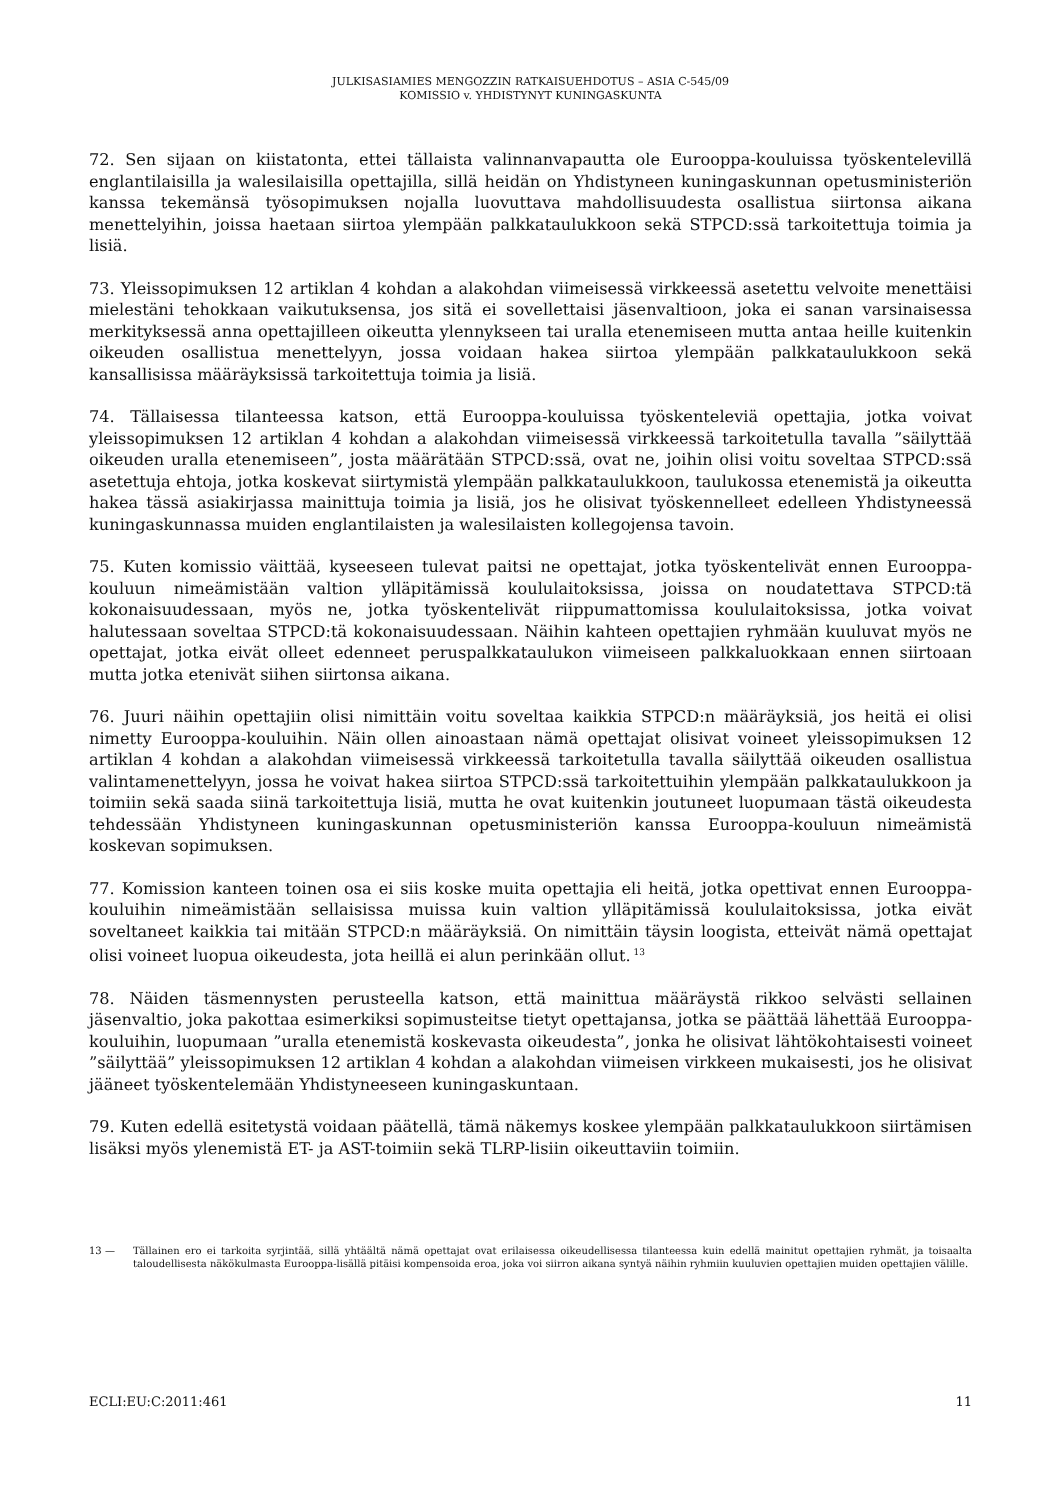JULKISASIAMIES MENGOZZIN RATKAISUEHDOTUS – ASIA C-545/09
KOMISSIO v. YHDISTYNYT KUNINGASKUNTA
72. Sen sijaan on kiistatonta, ettei tällaista valinnanvapautta ole Eurooppa-kouluissa työskentelevillä englantilaisilla ja walesilaisilla opettajilla, sillä heidän on Yhdistyneen kuningaskunnan opetusministeriön kanssa tekemänsä työsopimuksen nojalla luovuttava mahdollisuudesta osallistua siirtonsa aikana menettelyihin, joissa haetaan siirtoa ylempään palkkataulukkoon sekä STPCD:ssä tarkoitettuja toimia ja lisiä.
73. Yleissopimuksen 12 artiklan 4 kohdan a alakohdan viimeisessä virkkeessä asetettu velvoite menettäisi mielestäni tehokkaan vaikutuksensa, jos sitä ei sovellettaisi jäsenvaltioon, joka ei sanan varsinaisessa merkityksessä anna opettajilleen oikeutta ylennykseen tai uralla etenemiseen mutta antaa heille kuitenkin oikeuden osallistua menettelyyn, jossa voidaan hakea siirtoa ylempään palkkataulukkoon sekä kansallisissa määräyksissä tarkoitettuja toimia ja lisiä.
74. Tällaisessa tilanteessa katson, että Eurooppa-kouluissa työskenteleviä opettajia, jotka voivat yleissopimuksen 12 artiklan 4 kohdan a alakohdan viimeisessä virkkeessä tarkoitetulla tavalla ”säilyttää oikeuden uralla etenemiseen”, josta määrätään STPCD:ssä, ovat ne, joihin olisi voitu soveltaa STPCD:ssä asetettuja ehtoja, jotka koskevat siirtymistä ylempään palkkataulukkoon, taulukossa etenemistä ja oikeutta hakea tässä asiakirjassa mainittuja toimia ja lisiä, jos he olisivat työskennelleet edelleen Yhdistyneessä kuningaskunnassa muiden englantilaisten ja walesilaisten kollegojensa tavoin.
75. Kuten komissio väittää, kyseeseen tulevat paitsi ne opettajat, jotka työskentelivät ennen Eurooppa-kouluun nimeämistään valtion ylläpitämissä koululaitoksissa, joissa on noudatettava STPCD:tä kokonaisuudessaan, myös ne, jotka työskentelivät riippumattomissa koululaitoksissa, jotka voivat halutessaan soveltaa STPCD:tä kokonaisuudessaan. Näihin kahteen opettajien ryhmään kuuluvat myös ne opettajat, jotka eivät olleet edenneet peruspalkkataulukon viimeiseen palkkaluokkaan ennen siirtoaan mutta jotka etenivät siihen siirtonsa aikana.
76. Juuri näihin opettajiin olisi nimittäin voitu soveltaa kaikkia STPCD:n määräyksiä, jos heitä ei olisi nimetty Eurooppa-kouluihin. Näin ollen ainoastaan nämä opettajat olisivat voineet yleissopimuksen 12 artiklan 4 kohdan a alakohdan viimeisessä virkkeessä tarkoitetulla tavalla säilyttää oikeuden osallistua valintamenettelyyn, jossa he voivat hakea siirtoa STPCD:ssä tarkoitettuihin ylempään palkkataulukkoon ja toimiin sekä saada siinä tarkoitettuja lisiä, mutta he ovat kuitenkin joutuneet luopumaan tästä oikeudesta tehdessään Yhdistyneen kuningaskunnan opetusministeriön kanssa Eurooppa-kouluun nimeämistä koskevan sopimuksen.
77. Komission kanteen toinen osa ei siis koske muita opettajia eli heitä, jotka opettivat ennen Eurooppa-kouluihin nimeämistään sellaisissa muissa kuin valtion ylläpitämissä koululaitoksissa, jotka eivät soveltaneet kaikkia tai mitään STPCD:n määräyksiä. On nimittäin täysin loogista, etteivät nämä opettajat olisi voineet luopua oikeudesta, jota heillä ei alun perinkään ollut.<sup>13</sup>
78. Näiden täsmennysten perusteella katson, että mainittua määräystä rikkoo selvästi sellainen jäsenvaltio, joka pakottaa esimerkiksi sopimusteitse tietyt opettajansa, jotka se päättää lähettää Eurooppa-kouluihin, luopumaan ”uralla etenemistä koskevasta oikeudesta”, jonka he olisivat lähtökohtaisesti voineet ”säilyttää” yleissopimuksen 12 artiklan 4 kohdan a alakohdan viimeisen virkkeen mukaisesti, jos he olisivat jääneet työskentelemään Yhdistyneeseen kuningaskuntaan.
79. Kuten edellä esitetystä voidaan päätellä, tämä näkemys koskee ylempään palkkataulukkoon siirtämisen lisäksi myös ylenemistä ET- ja AST-toimiin sekä TLRP-lisiin oikeuttaviin toimiin.
13 — Tällainen ero ei tarkoita syrjintää, sillä yhtäältä nämä opettajat ovat erilaisessa oikeudellisessa tilanteessa kuin edellä mainitut opettajien ryhmät, ja toisaalta taloudellisesta näkökulmasta Eurooppa-lisällä pitäisi kompensoida eroa, joka voi siirron aikana syntyä näihin ryhmiin kuuluvien opettajien muiden opettajien välille.
ECLI:EU:C:2011:461 11